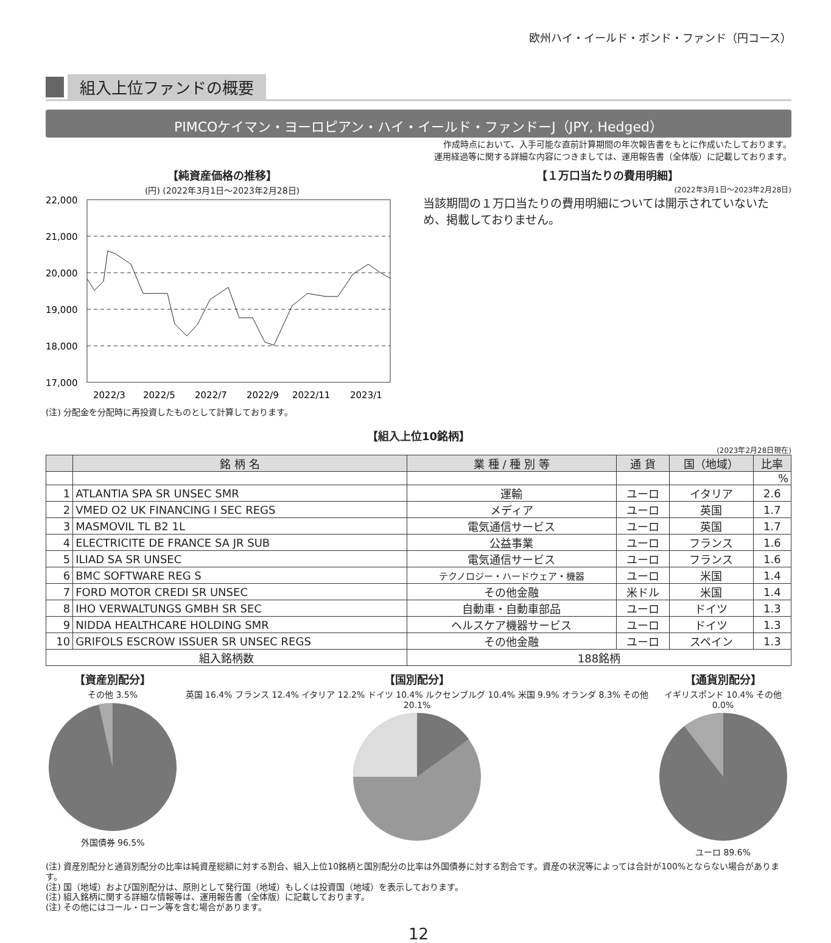欧州ハイ・イールド・ボンド・ファンド（円コース）
組入上位ファンドの概要
PIMCOケイマン・ヨーロピアン・ハイ・イールド・ファンドーJ（JPY, Hedged）
作成時点において、入手可能な直前計算期間の年次報告書をもとに作成いたしております。
運用経過等に関する詳細な内容につきましては、運用報告書（全体版）に記載しております。
【純資産価格の推移】
(円) (2022年3月1日～2023年2月28日)
22,000
21,000
20,000
19,000
18,000
17,000
2022/3
2022/5
2022/7
2022/9
2022/11
2023/1
(注) 分配金を分配時に再投資したものとして計算しております。
【１万口当たりの費用明細】
(2022年3月1日～2023年2月28日)
当該期間の１万口当たりの費用明細については開示されていないため、掲載しておりません。
【組入上位10銘柄】
(2023年2月28日現在)
| | 銘 柄 名 | 業 種 / 種 別 等 | 通 貨 | 国（地域） | 比率 |
| --- | --- | --- | --- | --- | --- |
| | | | | | % |
| 1 | ATLANTIA SPA SR UNSEC SMR | 運輸 | ユーロ | イタリア | 2.6 |
| 2 | VMED O2 UK FINANCING I SEC REGS | メディア | ユーロ | 英国 | 1.7 |
| 3 | MASMOVIL TL B2 1L | 電気通信サービス | ユーロ | 英国 | 1.7 |
| 4 | ELECTRICITE DE FRANCE SA JR SUB | 公益事業 | ユーロ | フランス | 1.6 |
| 5 | ILIAD SA SR UNSEC | 電気通信サービス | ユーロ | フランス | 1.6 |
| 6 | BMC SOFTWARE REG S | テクノロジー・ハードウェア・機器 | ユーロ | 米国 | 1.4 |
| 7 | FORD MOTOR CREDI SR UNSEC | その他金融 | 米ドル | 米国 | 1.4 |
| 8 | IHO VERWALTUNGS GMBH SR SEC | 自動車・自動車部品 | ユーロ | ドイツ | 1.3 |
| 9 | NIDDA HEALTHCARE HOLDING SMR | ヘルスケア機器サービス | ユーロ | ドイツ | 1.3 |
| 10 | GRIFOLS ESCROW ISSUER SR UNSEC REGS | その他金融 | ユーロ | スペイン | 1.3 |
| 組入銘柄数 | | 188銘柄 | | | |
【資産別配分】
その他 3.5%
外国債券 96.5%
【国別配分】
英国 16.4% フランス 12.4% イタリア 12.2% ドイツ 10.4% ルクセンブルグ 10.4% 米国 9.9% オランダ 8.3% その他 20.1%
【通貨別配分】
イギリスポンド 10.4% その他 0.0%
ユーロ 89.6%
(注) 資産別配分と通貨別配分の比率は純資産総額に対する割合、組入上位10銘柄と国別配分の比率は外国債券に対する割合です。資産の状況等によっては合計が100%とならない場合があります。
(注) 国（地域）および国別配分は、原則として発行国（地域）もしくは投資国（地域）を表示しております。
(注) 組入銘柄に関する詳細な情報等は、運用報告書（全体版）に記載しております。
(注) その他にはコール・ローン等を含む場合があります。
12